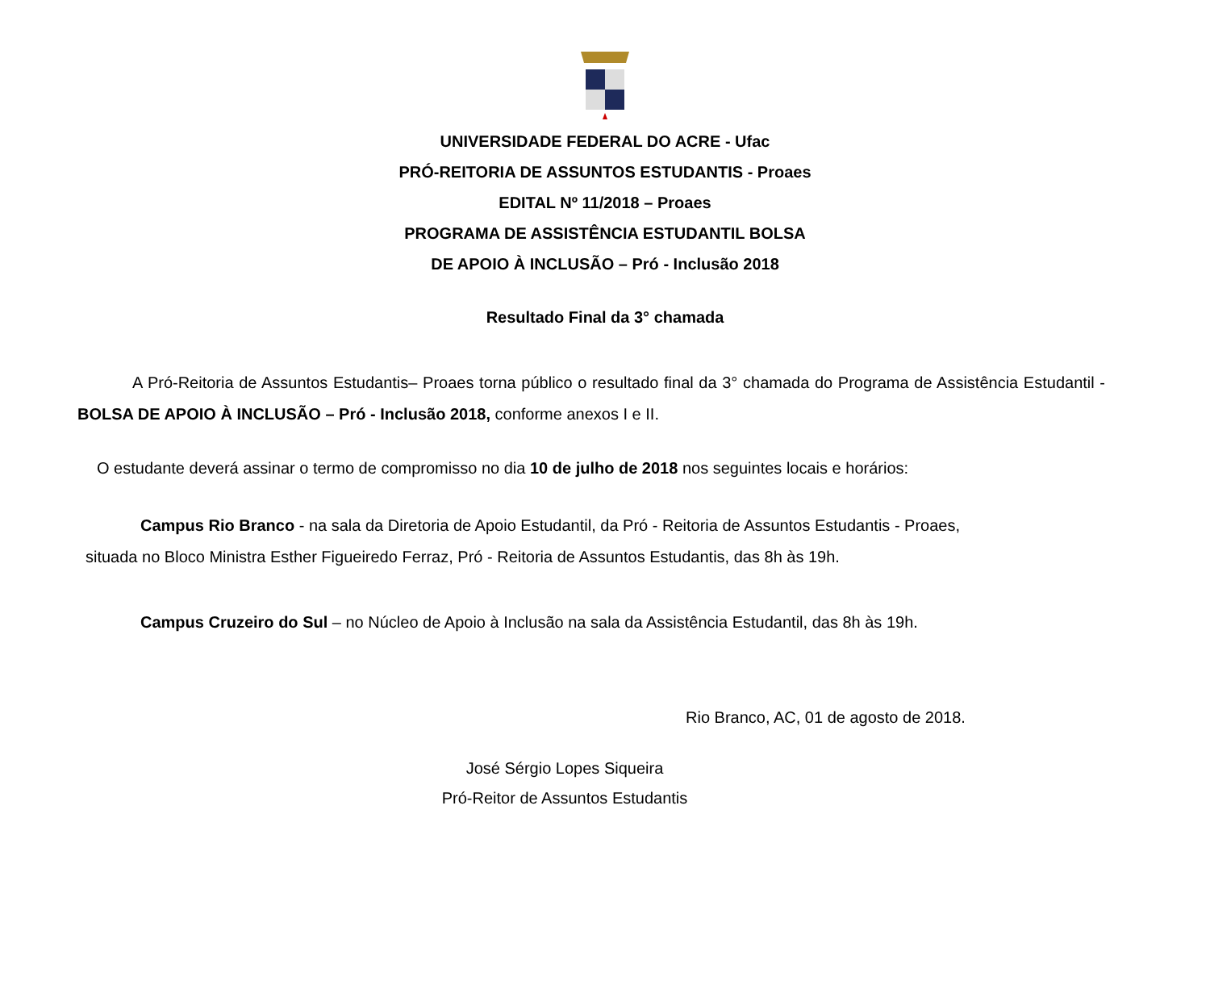UNIVERSIDADE FEDERAL DO ACRE - Ufac
PRÓ-REITORIA DE ASSUNTOS ESTUDANTIS - Proaes
EDITAL Nº 11/2018 – Proaes
PROGRAMA DE ASSISTÊNCIA ESTUDANTIL BOLSA
DE APOIO À INCLUSÃO – Pró - Inclusão 2018
Resultado Final da 3° chamada
A Pró-Reitoria de Assuntos Estudantis– Proaes torna público o resultado final da 3° chamada do Programa de Assistência Estudantil - BOLSA DE APOIO À INCLUSÃO – Pró - Inclusão 2018, conforme anexos I e II.
O estudante deverá assinar o termo de compromisso no dia 10 de julho de 2018 nos seguintes locais e horários:
Campus Rio Branco - na sala da Diretoria de Apoio Estudantil, da Pró - Reitoria de Assuntos Estudantis - Proaes,
situada no Bloco Ministra Esther Figueiredo Ferraz, Pró - Reitoria de Assuntos Estudantis, das 8h às 19h.
Campus Cruzeiro do Sul – no Núcleo de Apoio à Inclusão na sala da Assistência Estudantil, das 8h às 19h.
Rio Branco, AC, 01 de agosto de 2018.
José Sérgio Lopes Siqueira
Pró-Reitor de Assuntos Estudantis